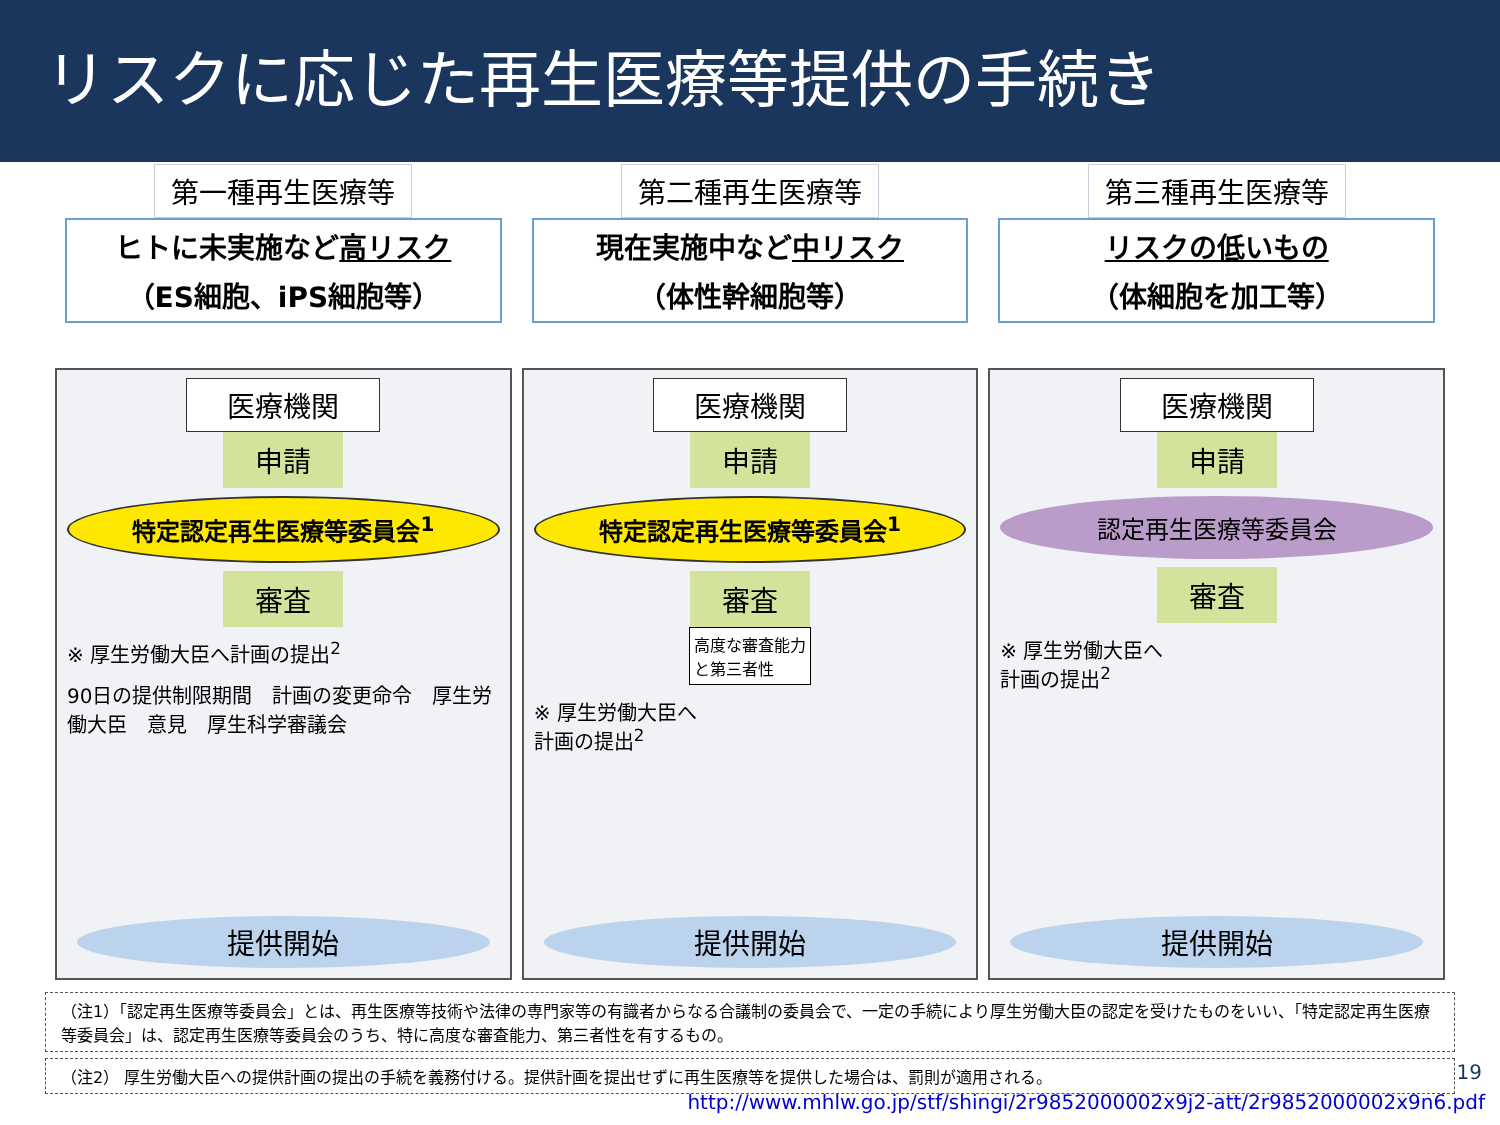リスクに応じた再生医療等提供の手続き
第一種再生医療等
ヒトに未実施など高リスク
（ES細胞、iPS細胞等）
医療機関
申請
特定認定再生医療等委員会<sup>1</sup>
審査
※ 厚生労働大臣へ計画の提出<sup>2</sup>
90日の提供制限期間　計画の変更命令　厚生労働大臣　意見　厚生科学審議会
提供開始
第二種再生医療等
現在実施中など中リスク
（体性幹細胞等）
医療機関
申請
特定認定再生医療等委員会<sup>1</sup>
審査
高度な審査能力
と第三者性
※ 厚生労働大臣へ
計画の提出<sup>2</sup>
提供開始
第三種再生医療等
リスクの低いもの
（体細胞を加工等）
医療機関
申請
認定再生医療等委員会
審査
※ 厚生労働大臣へ
計画の提出<sup>2</sup>
提供開始
（注1）「認定再生医療等委員会」とは、再生医療等技術や法律の専門家等の有識者からなる合議制の委員会で、一定の手続により厚生労働大臣の認定を受けたものをいい、「特定認定再生医療等委員会」は、認定再生医療等委員会のうち、特に高度な審査能力、第三者性を有するもの。
（注2） 厚生労働大臣への提供計画の提出の手続を義務付ける。提供計画を提出せずに再生医療等を提供した場合は、罰則が適用される。
19
http://www.mhlw.go.jp/stf/shingi/2r9852000002x9j2-att/2r9852000002x9n6.pdf